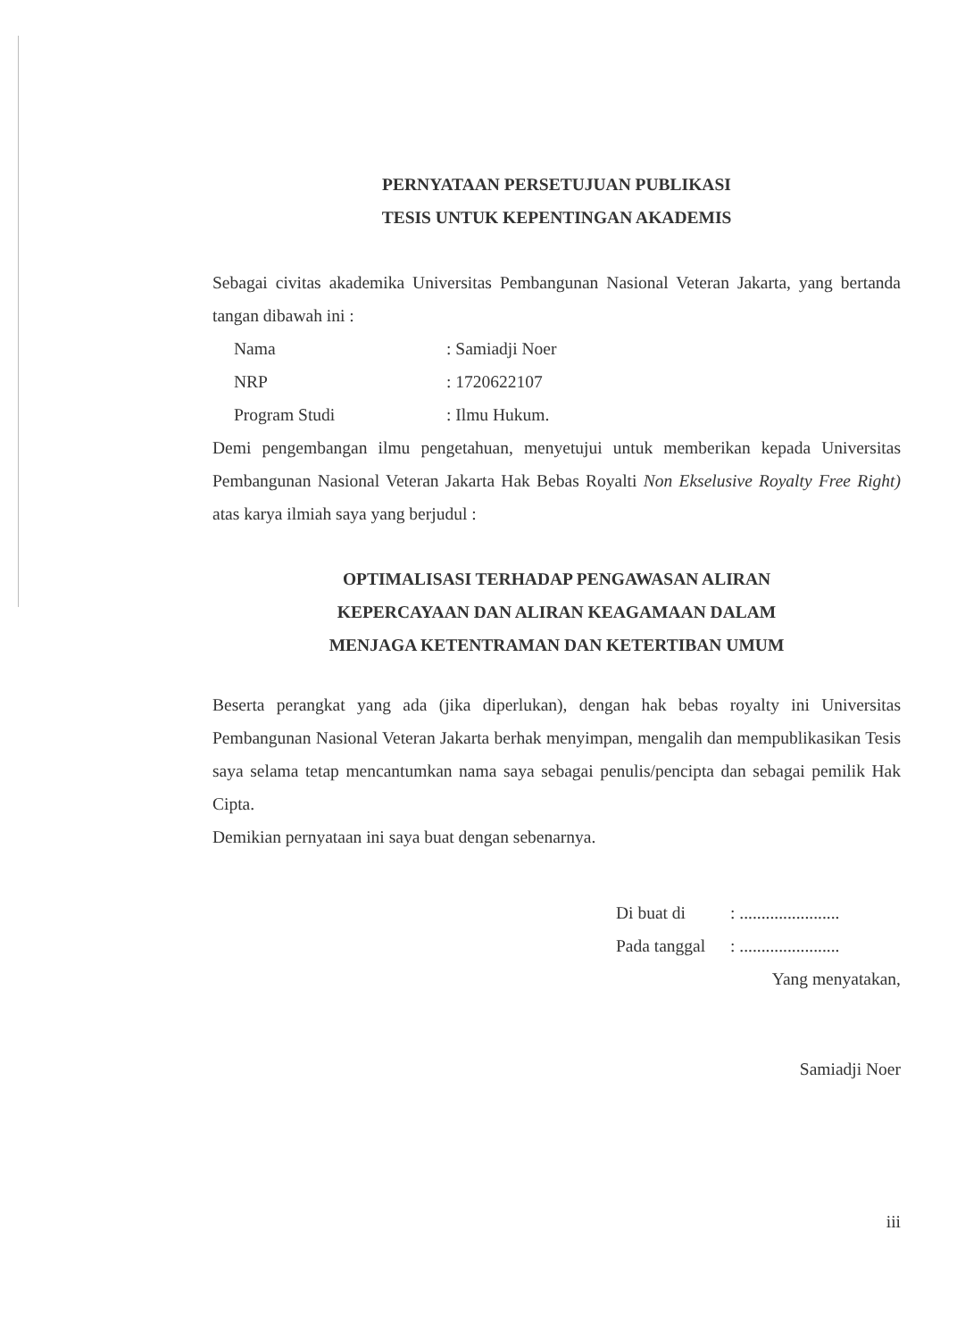PERNYATAAN PERSETUJUAN PUBLIKASI
TESIS UNTUK KEPENTINGAN AKADEMIS
Sebagai civitas akademika Universitas Pembangunan Nasional Veteran Jakarta, yang bertanda tangan dibawah ini :
| Nama | : Samiadji Noer |
| NRP | : 1720622107 |
| Program Studi | : Ilmu Hukum. |
Demi pengembangan ilmu pengetahuan, menyetujui untuk memberikan kepada Universitas Pembangunan Nasional Veteran Jakarta Hak Bebas Royalti Non Ekselusive Royalty Free Right) atas karya ilmiah saya yang berjudul :
OPTIMALISASI TERHADAP PENGAWASAN ALIRAN
KEPERCAYAAN DAN ALIRAN KEAGAMAAN DALAM
MENJAGA KETENTRAMAN DAN KETERTIBAN UMUM
Beserta perangkat yang ada (jika diperlukan), dengan hak bebas royalty ini Universitas Pembangunan Nasional Veteran Jakarta berhak menyimpan, mengalih dan mempublikasikan Tesis saya selama tetap mencantumkan nama saya sebagai penulis/pencipta dan sebagai pemilik Hak Cipta.
Demikian pernyataan ini saya buat dengan sebenarnya.
| Di buat di | : ....................... |
| Pada tanggal | : ....................... |
Yang menyatakan,
Samiadji Noer
iii